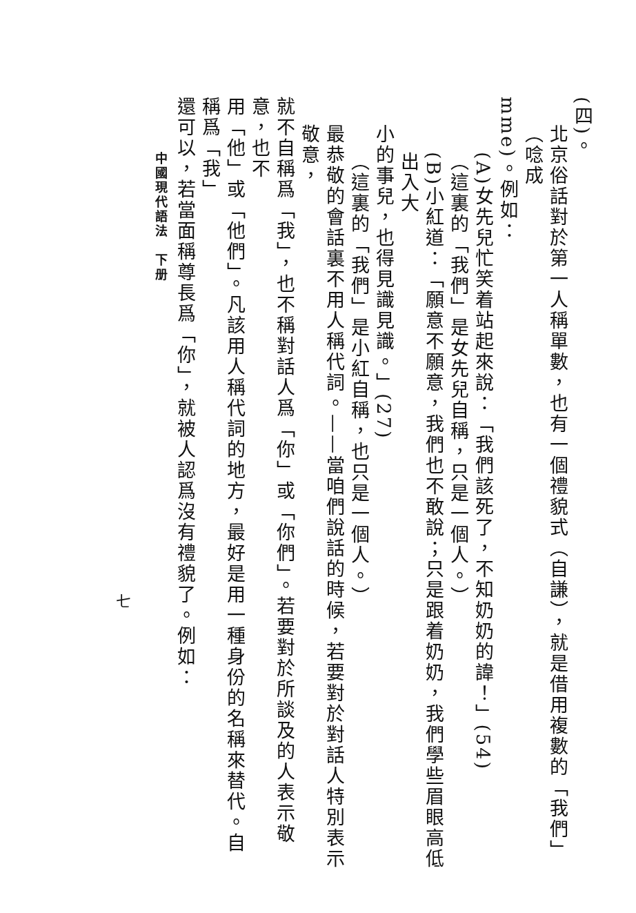(四)。
北京俗話對於第一人稱單數，也有一個禮貌式（自謙），就是借用複數的「我們」（唸成
mme)。例如：
(A)女先兒忙笑着站起來說：「我們該死了，不知奶奶的諱！」(54)
（這裏的「我們」是女先兒自稱，只是一個人。）
(B)小紅道：「願意不願意，我們也不敢說；只是跟着奶奶，我們學些眉眼高低出入大
小的事兒，也得見識見識。」(27)
（這裏的「我們」是小紅自稱，也只是一個人。）
最恭敬的會話裏不用人稱代詞。——當咱們說話的時候，若要對於對話人特別表示敬意，
就不自稱爲「我」，也不稱對話人爲「你」或「你們」。若要對於所談及的人表示敬意，也不
用「他」或「他們」。凡該用人稱代詞的地方，最好是用一種身份的名稱來替代。自稱爲「我」
還可以，若當面稱尊長爲「你」，就被人認爲沒有禮貌了。例如：
中國現代語法　下册
七